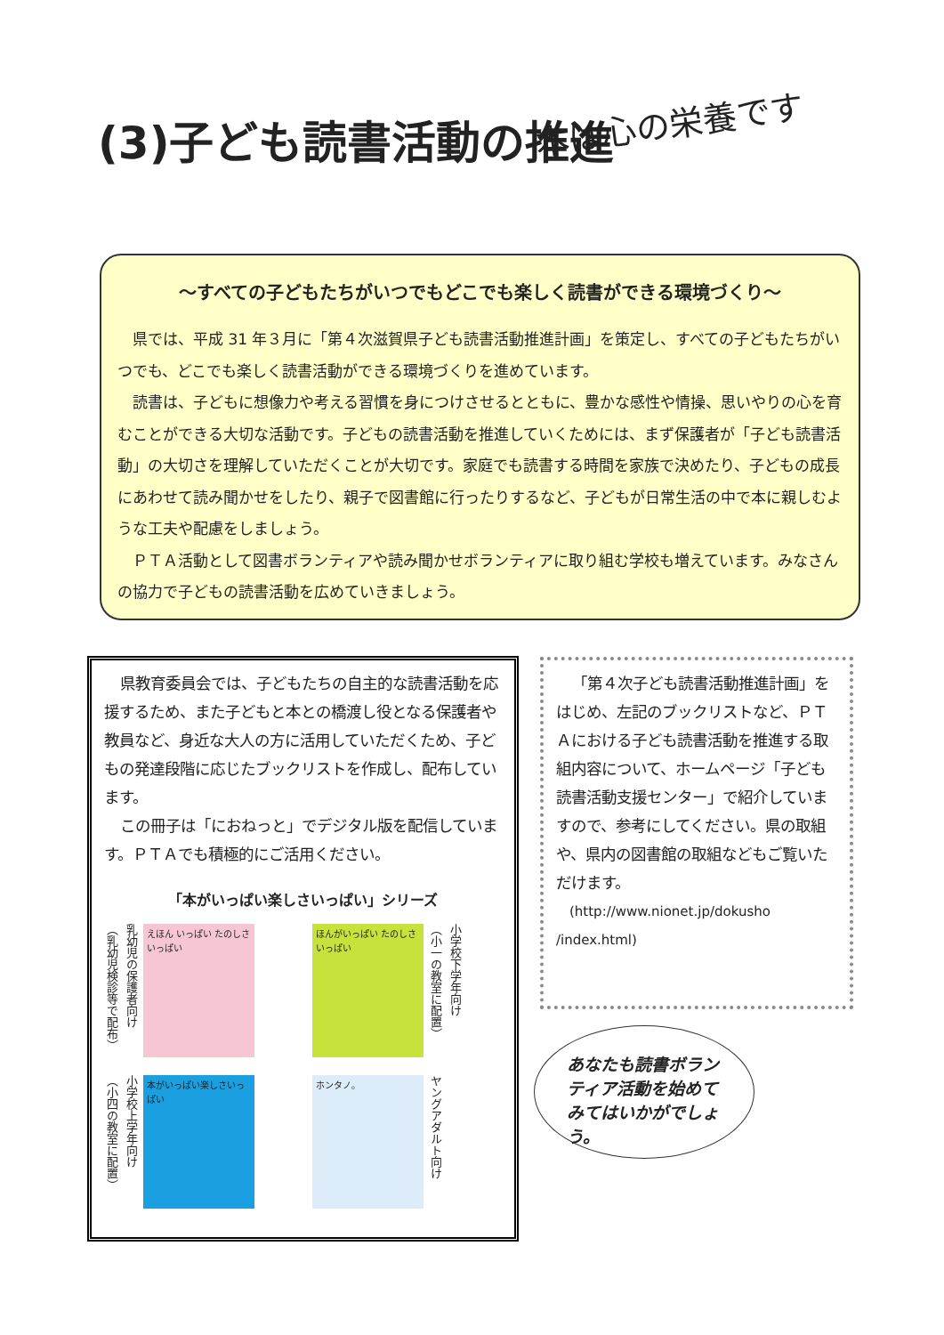(3)子ども読書活動の推進 本は心の栄養です
～すべての子どもたちがいつでもどこでも楽しく読書ができる環境づくり～
県では、平成 31 年３月に「第４次滋賀県子ども読書活動推進計画」を策定し、すべての子どもたちがいつでも、どこでも楽しく読書活動ができる環境づくりを進めています。
読書は、子どもに想像力や考える習慣を身につけさせるとともに、豊かな感性や情操、思いやりの心を育むことができる大切な活動です。子どもの読書活動を推進していくためには、まず保護者が「子ども読書活動」の大切さを理解していただくことが大切です。家庭でも読書する時間を家族で決めたり、子どもの成長にあわせて読み聞かせをしたり、親子で図書館に行ったりするなど、子どもが日常生活の中で本に親しむような工夫や配慮をしましょう。
ＰＴＡ活動として図書ボランティアや読み聞かせボランティアに取り組む学校も増えています。みなさんの協力で子どもの読書活動を広めていきましょう。
県教育委員会では、子どもたちの自主的な読書活動を応援するため、また子どもと本との橋渡し役となる保護者や教員など、身近な大人の方に活用していただくため、子どもの発達段階に応じたブックリストを作成し、配布しています。
この冊子は「におねっと」でデジタル版を配信しています。ＰＴＡでも積極的にご活用ください。
「本がいっぱい楽しさいっぱい」シリーズ
（乳幼児検診等で配布） 乳幼児の保護者向け
えほん いっぱい たのしさ いっぱい
ほんがいっぱい たのしさいっぱい
（小一の教室に配置） 小学校下学年向け
（小四の教室に配置） 小学校上学年向け
本がいっぱい楽しさいっぱい
ホンタノ。
ヤングアダルト向け
「第４次子ども読書活動推進計画」をはじめ、左記のブックリストなど、ＰＴＡにおける子ども読書活動を推進する取組内容について、ホームページ「子ども読書活動支援センター」で紹介していますので、参考にしてください。県の取組や、県内の図書館の取組などもご覧いただけます。
(http://www.nionet.jp/dokusho /index.html)
あなたも読書ボランティア活動を始めてみてはいかがでしょう。